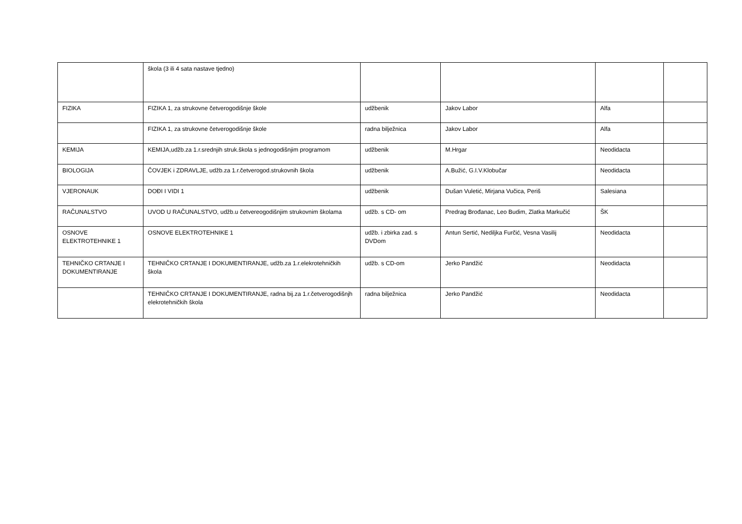| | škola (3 ili 4 sata nastave tjedno) | | | | |
| FIZIKA | FIZIKA 1, za strukovne četverogodišnje škole | udžbenik | Jakov Labor | Alfa | |
| | FIZIKA 1, za strukovne četverogodišnje škole | radna bilježnica | Jakov Labor | Alfa | |
| KEMIJA | KEMIJA,udžb.za 1.r.srednjih struk.škola s jednogodišnjim programom | udžbenik | M.Hrgar | Neodidacta | |
| BIOLOGIJA | ČOVJEK i ZDRAVLJE, udžb.za 1.r.četverogod.strukovnih škola | udžbenik | A.Bužić, G.I.V.Klobučar | Neodidacta | |
| VJERONAUK | DOĐI I VIDI 1 | udžbenik | Dušan Vuletić, Mirjana Vučica, Periš | Salesiana | |
| RAČUNALSTVO | UVOD U RAČUNALSTVO, udžb.u četvereogodišnjim strukovnim školama | udžb. s CD- om | Predrag Brođanac, Leo Budim, Zlatka Markučić | ŠK | |
| OSNOVE ELEKTROTEHNIKE 1 | OSNOVE ELEKTROTEHNIKE 1 | udžb. i zbirka zad. s DVDom | Antun Sertić, Nediljka Furčić, Vesna Vasilij | Neodidacta | |
| TEHNIČKO CRTANJE I DOKUMENTIRANJE | TEHNIČKO CRTANJE I DOKUMENTIRANJE, udžb.za 1.r.elekrotehničkih škola | udžb. s CD-om | Jerko Pandžić | Neodidacta | |
| | TEHNIČKO CRTANJE I DOKUMENTIRANJE, radna bij.za 1.r.četverogodišnjh elekrotehničkih škola | radna bilježnica | Jerko Pandžić | Neodidacta | |